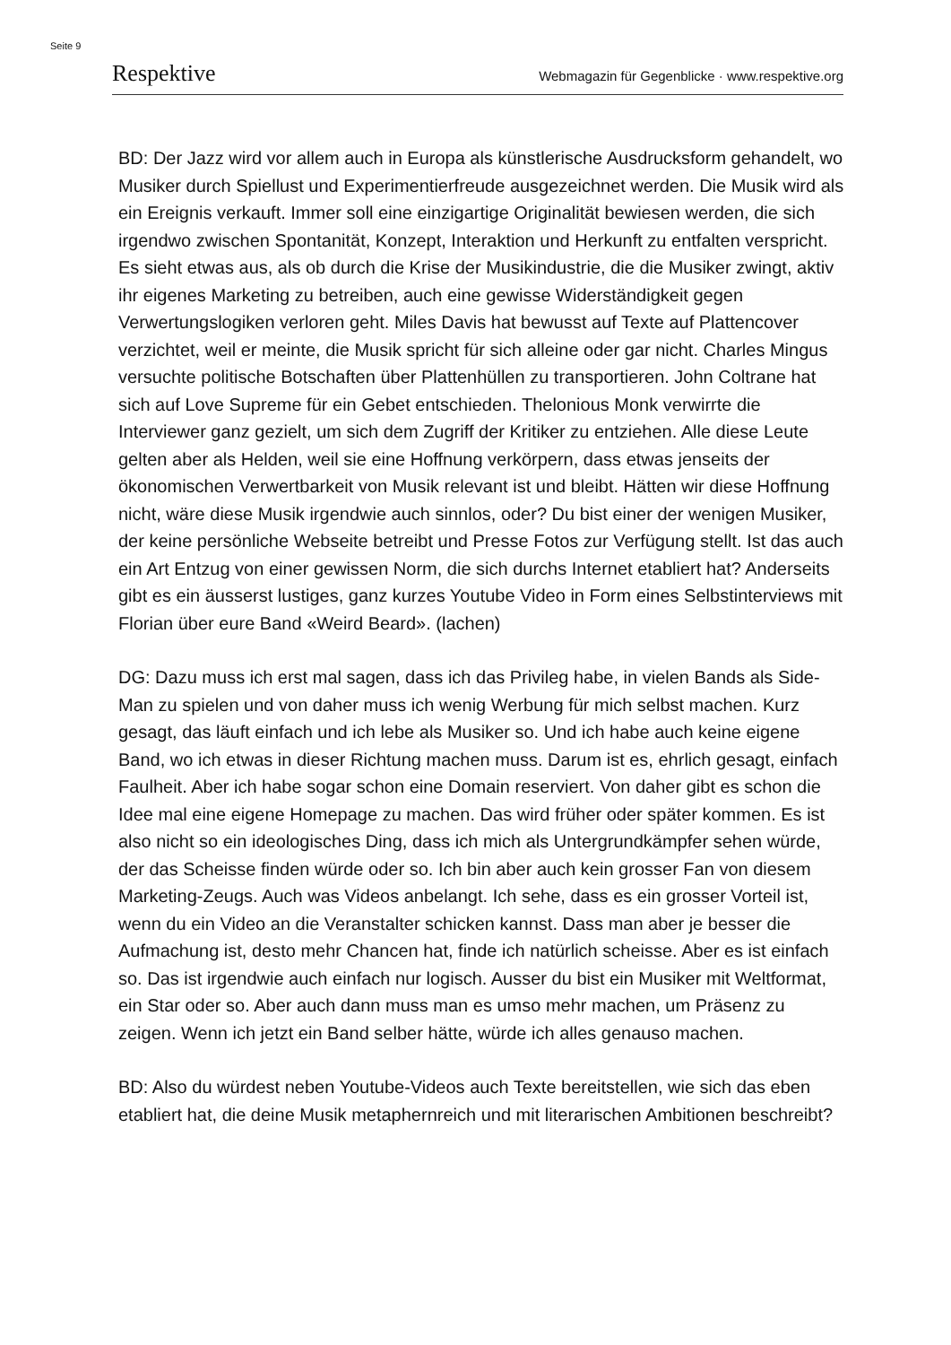Seite 9
Respektive Webmagazin für Gegenblicke · www.respektive.org
BD: Der Jazz wird vor allem auch in Europa als künstlerische Ausdrucksform gehandelt, wo Musiker durch Spiellust und Experimentierfreude ausgezeichnet werden. Die Musik wird als ein Ereignis verkauft. Immer soll eine einzigartige Originalität bewiesen werden, die sich irgendwo zwischen Spontanität, Konzept, Interaktion und Herkunft zu entfalten verspricht. Es sieht etwas aus, als ob durch die Krise der Musikindustrie, die die Musiker zwingt, aktiv ihr eigenes Marketing zu betreiben, auch eine gewisse Widerständigkeit gegen Verwertungslogiken verloren geht. Miles Davis hat bewusst auf Texte auf Plattencover verzichtet, weil er meinte, die Musik spricht für sich alleine oder gar nicht. Charles Mingus versuchte politische Botschaften über Plattenhüllen zu transportieren. John Coltrane hat sich auf Love Supreme für ein Gebet entschieden. Thelonious Monk verwirrte die Interviewer ganz gezielt, um sich dem Zugriff der Kritiker zu entziehen. Alle diese Leute gelten aber als Helden, weil sie eine Hoffnung verkörpern, dass etwas jenseits der ökonomischen Verwertbarkeit von Musik relevant ist und bleibt. Hätten wir diese Hoffnung nicht, wäre diese Musik irgendwie auch sinnlos, oder? Du bist einer der wenigen Musiker, der keine persönliche Webseite betreibt und Presse Fotos zur Verfügung stellt. Ist das auch ein Art Entzug von einer gewissen Norm, die sich durchs Internet etabliert hat? Anderseits gibt es ein äusserst lustiges, ganz kurzes Youtube Video in Form eines Selbstinterviews mit Florian über eure Band «Weird Beard». (lachen)
DG: Dazu muss ich erst mal sagen, dass ich das Privileg habe, in vielen Bands als Side-Man zu spielen und von daher muss ich wenig Werbung für mich selbst machen. Kurz gesagt, das läuft einfach und ich lebe als Musiker so. Und ich habe auch keine eigene Band, wo ich etwas in dieser Richtung machen muss. Darum ist es, ehrlich gesagt, einfach Faulheit. Aber ich habe sogar schon eine Domain reserviert. Von daher gibt es schon die Idee mal eine eigene Homepage zu machen. Das wird früher oder später kommen. Es ist also nicht so ein ideologisches Ding, dass ich mich als Untergrundkämpfer sehen würde, der das Scheisse finden würde oder so. Ich bin aber auch kein grosser Fan von diesem Marketing-Zeugs. Auch was Videos anbelangt. Ich sehe, dass es ein grosser Vorteil ist, wenn du ein Video an die Veranstalter schicken kannst. Dass man aber je besser die Aufmachung ist, desto mehr Chancen hat, finde ich natürlich scheisse. Aber es ist einfach so. Das ist irgendwie auch einfach nur logisch. Ausser du bist ein Musiker mit Weltformat, ein Star oder so. Aber auch dann muss man es umso mehr machen, um Präsenz zu zeigen. Wenn ich jetzt ein Band selber hätte, würde ich alles genauso machen.
BD: Also du würdest neben Youtube-Videos auch Texte bereitstellen, wie sich das eben etabliert hat, die deine Musik metaphernreich und mit literarischen Ambitionen beschreibt?